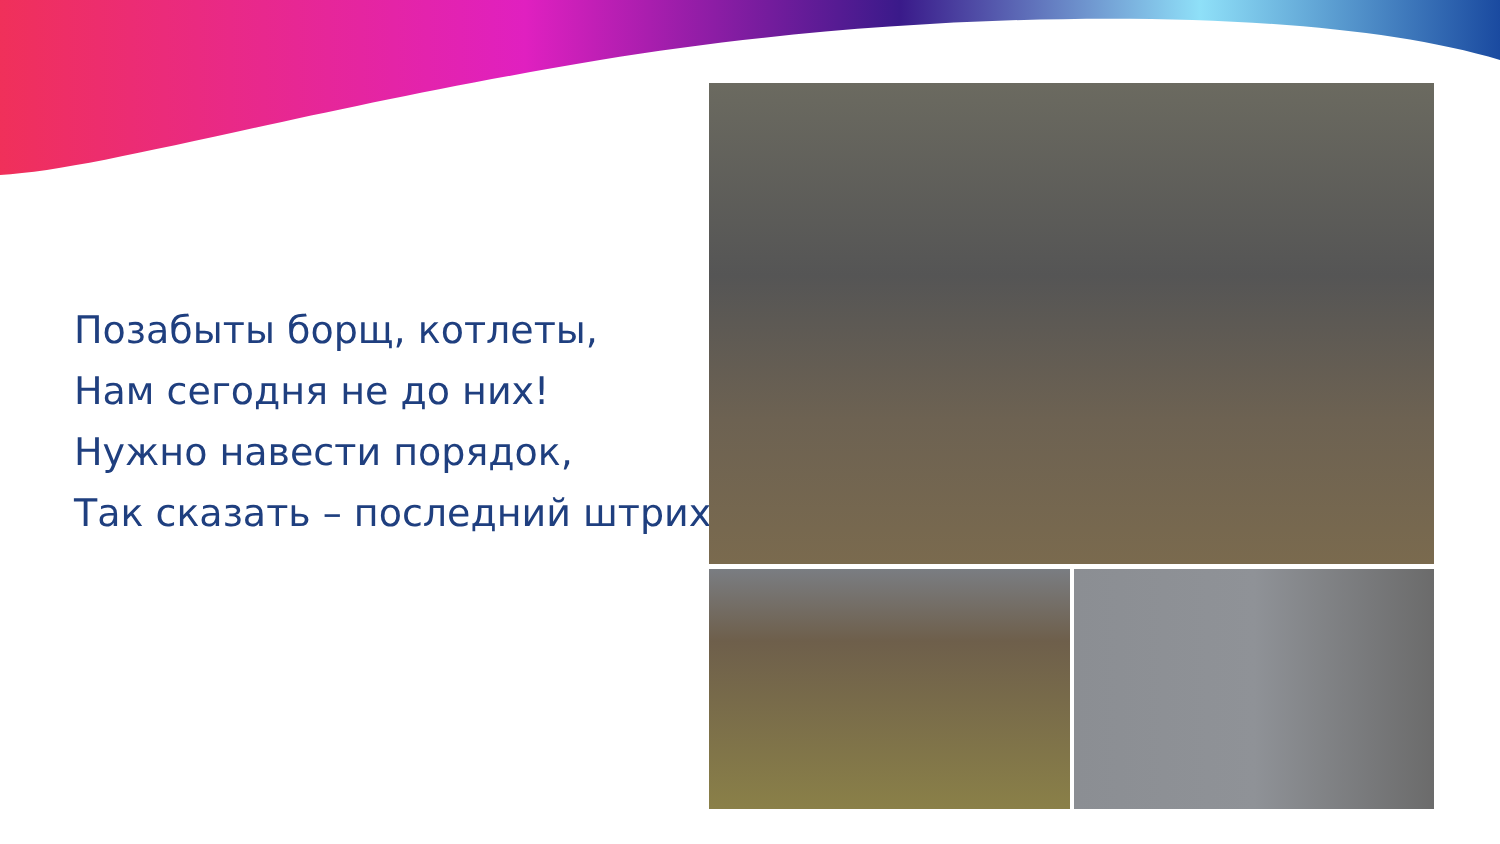Позабыты борщ, котлеты,
Нам сегодня не до них!
Нужно навести порядок,
Так сказать – последний штрих!